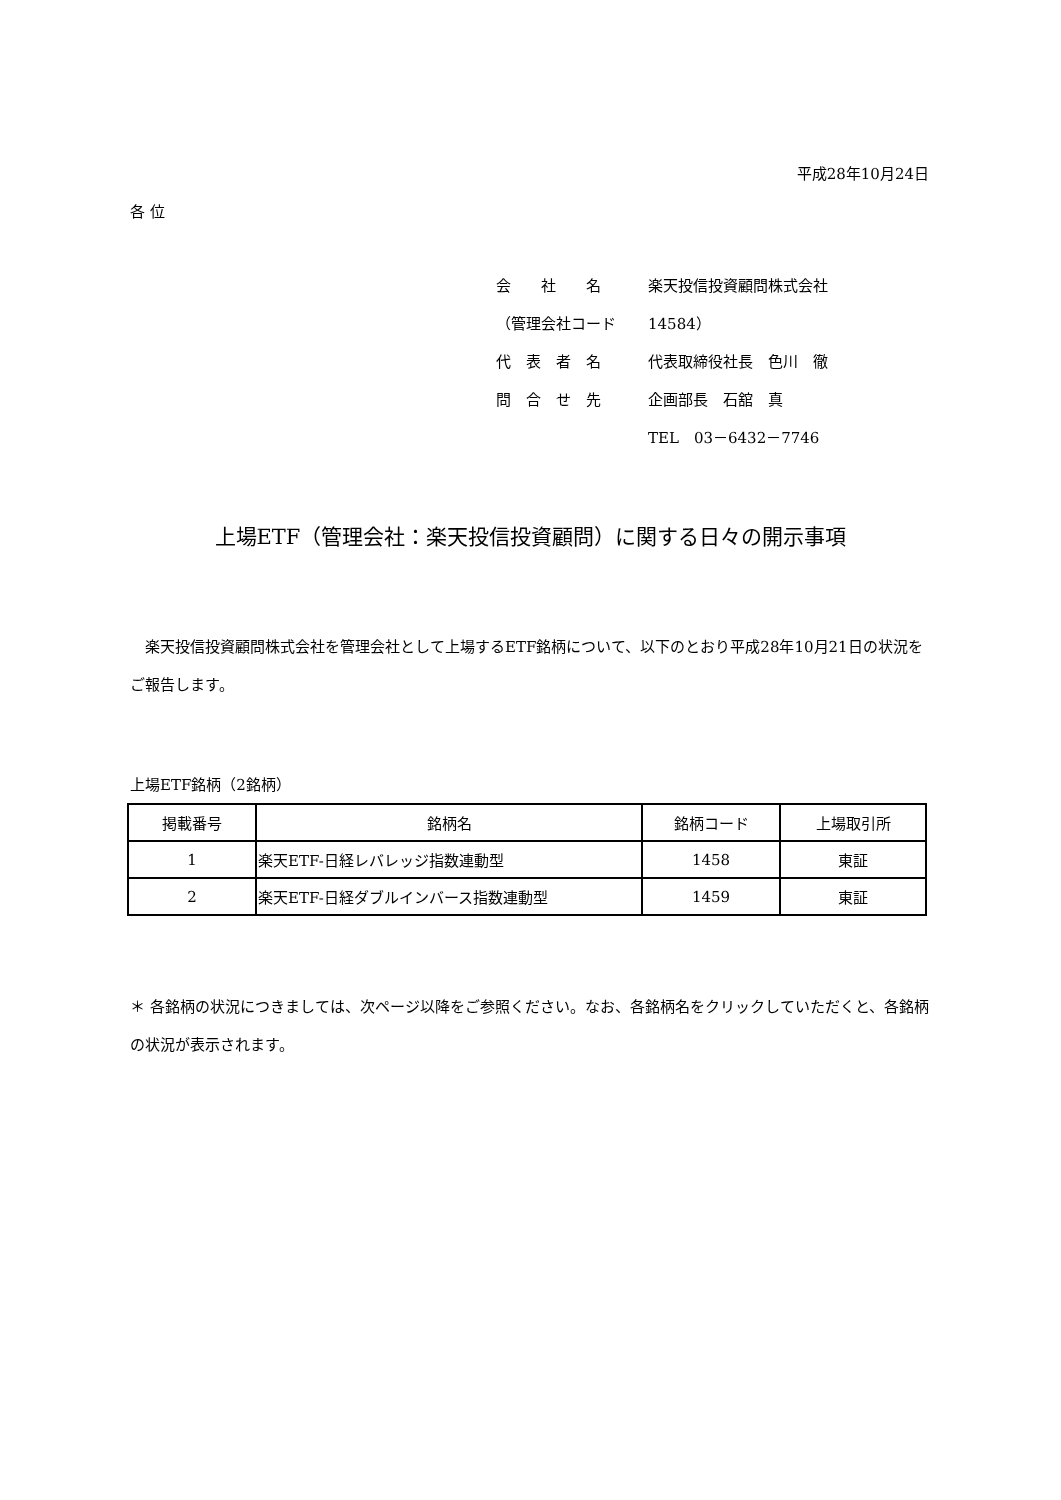平成28年10月24日
各 位
| 会 社 名 | 楽天投信投資顧問株式会社 |
| （管理会社コード | 14584） |
| 代 表 者 名 | 代表取締役社長 色川 徹 |
| 問 合 せ 先 | 企画部長 石舘 真 |
| | TEL 03－6432－7746 |
上場ETF（管理会社：楽天投信投資顧問）に関する日々の開示事項
　楽天投信投資顧問株式会社を管理会社として上場するETF銘柄について、以下のとおり平成28年10月21日の状況をご報告します。
上場ETF銘柄（2銘柄）
| 掲載番号 | 銘柄名 | 銘柄コード | 上場取引所 |
| --- | --- | --- | --- |
| 1 | 楽天ETF-日経レバレッジ指数連動型 | 1458 | 東証 |
| 2 | 楽天ETF-日経ダブルインバース指数連動型 | 1459 | 東証 |
＊ 各銘柄の状況につきましては、次ページ以降をご参照ください。なお、各銘柄名をクリックしていただくと、各銘柄の状況が表示されます。